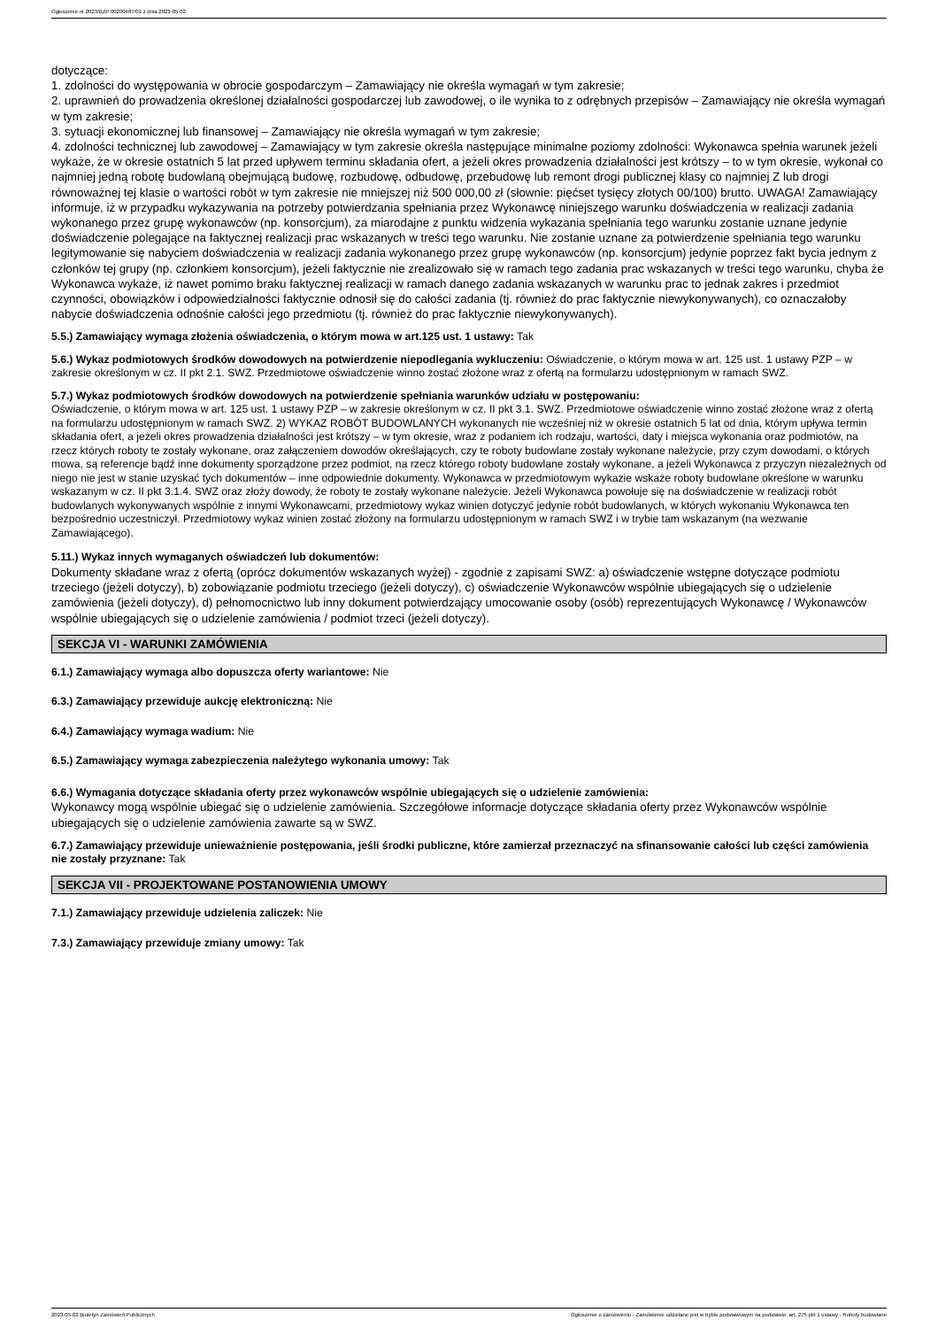Ogłoszenie nr 2023/BZP 00200487/01 z dnia 2023-05-02
dotyczące:
1. zdolności do występowania w obrocie gospodarczym – Zamawiający nie określa wymagań w tym zakresie;
2. uprawnień do prowadzenia określonej działalności gospodarczej lub zawodowej, o ile wynika to z odrębnych przepisów – Zamawiający nie określa wymagań w tym zakresie;
3. sytuacji ekonomicznej lub finansowej – Zamawiający nie określa wymagań w tym zakresie;
4. zdolności technicznej lub zawodowej – Zamawiający w tym zakresie określa następujące minimalne poziomy zdolności: Wykonawca spełnia warunek jeżeli wykaże, że w okresie ostatnich 5 lat przed upływem terminu składania ofert, a jeżeli okres prowadzenia działalności jest krótszy – to w tym okresie, wykonał co najmniej jedną robotę budowlaną obejmującą budowę, rozbudowę, odbudowę, przebudowę lub remont drogi publicznej klasy co najmniej Z lub drogi równoważnej tej klasie o wartości robót w tym zakresie nie mniejszej niż 500 000,00 zł (słownie: pięćset tysięcy złotych 00/100) brutto. UWAGA! Zamawiający informuje, iż w przypadku wykazywania na potrzeby potwierdzania spełniania przez Wykonawcę niniejszego warunku doświadczenia w realizacji zadania wykonanego przez grupę wykonawców (np. konsorcjum), za miarodajne z punktu widzenia wykazania spełniania tego warunku zostanie uznane jedynie doświadczenie polegające na faktycznej realizacji prac wskazanych w treści tego warunku. Nie zostanie uznane za potwierdzenie spełniania tego warunku legitymowanie się nabyciem doświadczenia w realizacji zadania wykonanego przez grupę wykonawców (np. konsorcjum) jedynie poprzez fakt bycia jednym z członków tej grupy (np. członkiem konsorcjum), jeżeli faktycznie nie zrealizowało się w ramach tego zadania prac wskazanych w treści tego warunku, chyba że Wykonawca wykaże, iż nawet pomimo braku faktycznej realizacji w ramach danego zadania wskazanych w warunku prac to jednak zakres i przedmiot czynności, obowiązków i odpowiedzialności faktycznie odnosił się do całości zadania (tj. również do prac faktycznie niewykonywanych), co oznaczałoby nabycie doświadczenia odnośnie całości jego przedmiotu (tj. również do prac faktycznie niewykonywanych).
5.5.) Zamawiający wymaga złożenia oświadczenia, o którym mowa w art.125 ust. 1 ustawy: Tak
5.6.) Wykaz podmiotowych środków dowodowych na potwierdzenie niepodlegania wykluczeniu: Oświadczenie, o którym mowa w art. 125 ust. 1 ustawy PZP – w zakresie określonym w cz. II pkt 2.1. SWZ. Przedmiotowe oświadczenie winno zostać złożone wraz z ofertą na formularzu udostępnionym w ramach SWZ.
5.7.) Wykaz podmiotowych środków dowodowych na potwierdzenie spełniania warunków udziału w postępowaniu:
Oświadczenie, o którym mowa w art. 125 ust. 1 ustawy PZP – w zakresie określonym w cz. II pkt 3.1. SWZ. Przedmiotowe oświadczenie winno zostać złożone wraz z ofertą na formularzu udostępnionym w ramach SWZ. 2) WYKAZ ROBÓT BUDOWLANYCH wykonanych nie wcześniej niż w okresie ostatnich 5 lat od dnia, którym upływa termin składania ofert, a jeżeli okres prowadzenia działalności jest krótszy – w tym okresie, wraz z podaniem ich rodzaju, wartości, daty i miejsca wykonania oraz podmiotów, na rzecz których roboty te zostały wykonane, oraz załączeniem dowodów określających, czy te roboty budowlane zostały wykonane należycie, przy czym dowodami, o których mowa, są referencje bądź inne dokumenty sporządzone przez podmiot, na rzecz którego roboty budowlane zostały wykonane, a jeżeli Wykonawca z przyczyn niezależnych od niego nie jest w stanie uzyskać tych dokumentów – inne odpowiednie dokumenty. Wykonawca w przedmiotowym wykazie wskaże roboty budowlane określone w warunku wskazanym w cz. II pkt 3.1.4. SWZ oraz złoży dowody, że roboty te zostały wykonane należycie. Jeżeli Wykonawca powołuje się na doświadczenie w realizacji robót budowlanych wykonywanych wspólnie z innymi Wykonawcami, przedmiotowy wykaz winien dotyczyć jedynie robót budowlanych, w których wykonaniu Wykonawca ten bezpośrednio uczestniczył. Przedmiotowy wykaz winien zostać złożony na formularzu udostępnionym w ramach SWZ i w trybie tam wskazanym (na wezwanie Zamawiającego).
5.11.) Wykaz innych wymaganych oświadczeń lub dokumentów:
Dokumenty składane wraz z ofertą (oprócz dokumentów wskazanych wyżej) - zgodnie z zapisami SWZ: a) oświadczenie wstępne dotyczące podmiotu trzeciego (jeżeli dotyczy), b) zobowiązanie podmiotu trzeciego (jeżeli dotyczy), c) oświadczenie Wykonawców wspólnie ubiegających się o udzielenie zamówienia (jeżeli dotyczy), d) pełnomocnictwo lub inny dokument potwierdzający umocowanie osoby (osób) reprezentujących Wykonawcę / Wykonawców wspólnie ubiegających się o udzielenie zamówienia / podmiot trzeci (jeżeli dotyczy).
SEKCJA VI - WARUNKI ZAMÓWIENIA
6.1.) Zamawiający wymaga albo dopuszcza oferty wariantowe: Nie
6.3.) Zamawiający przewiduje aukcję elektroniczną: Nie
6.4.) Zamawiający wymaga wadium: Nie
6.5.) Zamawiający wymaga zabezpieczenia należytego wykonania umowy: Tak
6.6.) Wymagania dotyczące składania oferty przez wykonawców wspólnie ubiegających się o udzielenie zamówienia:
Wykonawcy mogą wspólnie ubiegać się o udzielenie zamówienia. Szczegółowe informacje dotyczące składania oferty przez Wykonawców wspólnie ubiegających się o udzielenie zamówienia zawarte są w SWZ.
6.7.) Zamawiający przewiduje unieważnienie postępowania, jeśli środki publiczne, które zamierzał przeznaczyć na sfinansowanie całości lub części zamówienia nie zostały przyznane: Tak
SEKCJA VII - PROJEKTOWANE POSTANOWIENIA UMOWY
7.1.) Zamawiający przewiduje udzielenia zaliczek: Nie
7.3.) Zamawiający przewiduje zmiany umowy: Tak
2023-05-02 Biuletyn Zamówień Publicznych Ogłoszenie o zamówieniu - Zamówienie udzielane jest w trybie podstawowym na podstawie: art. 275 pkt 1 ustawy - Roboty budowlane